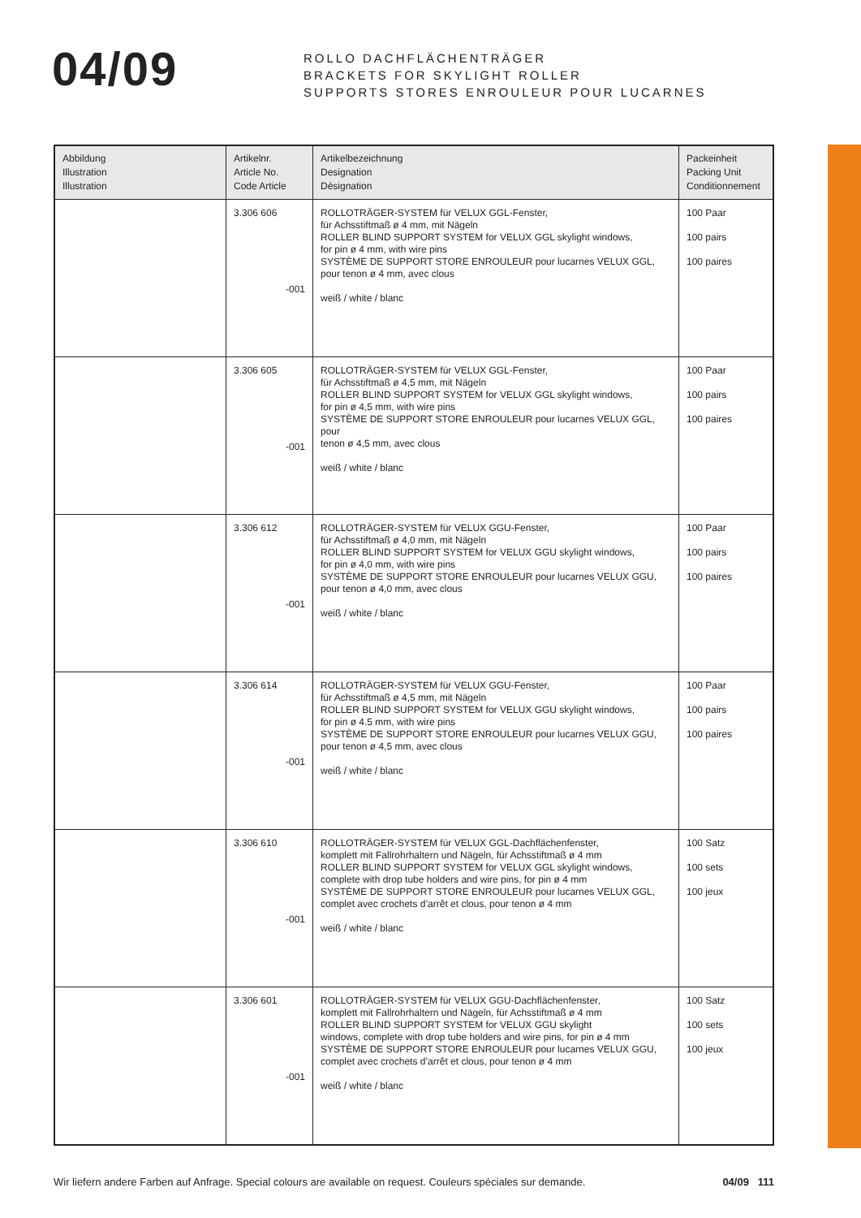04/09
ROLLO DACHFLÄCHENTRÄGER
BRACKETS FOR SKYLIGHT ROLLER
SUPPORTS STORES ENROULEUR POUR LUCARNES
| Abbildung Illustration Illustration | Artikelnr. Article No. Code Article | Artikelbezeichnung Designation Désignation | Packeinheit Packing Unit Conditionnement |
| --- | --- | --- | --- |
| | 3.306 606 -001 | ROLLOTRÄGER-SYSTEM für VELUX GGL-Fenster, für Achsstiftmaß ø 4 mm, mit Nägeln ROLLER BLIND SUPPORT SYSTEM for VELUX GGL skylight windows, for pin ø 4 mm, with wire pins SYSTÈME DE SUPPORT STORE ENROULEUR pour lucarnes VELUX GGL, pour tenon ø 4 mm, avec clous weiß / white / blanc | 100 Paar 100 pairs 100 paires |
| | 3.306 605 -001 | ROLLOTRÄGER-SYSTEM für VELUX GGL-Fenster, für Achsstiftmaß ø 4,5 mm, mit Nägeln ROLLER BLIND SUPPORT SYSTEM for VELUX GGL skylight windows, for pin ø 4,5 mm, with wire pins SYSTÈME DE SUPPORT STORE ENROULEUR pour lucarnes VELUX GGL, pour tenon ø 4,5 mm, avec clous weiß / white / blanc | 100 Paar 100 pairs 100 paires |
| | 3.306 612 -001 | ROLLOTRÄGER-SYSTEM für VELUX GGU-Fenster, für Achsstiftmaß ø 4,0 mm, mit Nägeln ROLLER BLIND SUPPORT SYSTEM for VELUX GGU skylight windows, for pin ø 4,0 mm, with wire pins SYSTÈME DE SUPPORT STORE ENROULEUR pour lucarnes VELUX GGU, pour tenon ø 4,0 mm, avec clous weiß / white / blanc | 100 Paar 100 pairs 100 paires |
| | 3.306 614 -001 | ROLLOTRÄGER-SYSTEM für VELUX GGU-Fenster, für Achsstiftmaß ø 4,5 mm, mit Nägeln ROLLER BLIND SUPPORT SYSTEM for VELUX GGU skylight windows, for pin ø 4.5 mm, with wire pins SYSTÈME DE SUPPORT STORE ENROULEUR pour lucarnes VELUX GGU, pour tenon ø 4,5 mm, avec clous weiß / white / blanc | 100 Paar 100 pairs 100 paires |
| | 3.306 610 -001 | ROLLOTRÄGER-SYSTEM für VELUX GGL-Dachflächenfenster, komplett mit Fallrohrhaltern und Nägeln, für Achsstiftmaß ø 4 mm ROLLER BLIND SUPPORT SYSTEM for VELUX GGL skylight windows, complete with drop tube holders and wire pins, for pin ø 4 mm SYSTÈME DE SUPPORT STORE ENROULEUR pour lucarnes VELUX GGL, complet avec crochets d’arrêt et clous, pour tenon ø 4 mm weiß / white / blanc | 100 Satz 100 sets 100 jeux |
| | 3.306 601 -001 | ROLLOTRÄGER-SYSTEM für VELUX GGU-Dachflächenfenster, komplett mit Fallrohrhaltern und Nägeln, für Achsstiftmaß ø 4 mm ROLLER BLIND SUPPORT SYSTEM for VELUX GGU skylight windows, complete with drop tube holders and wire pins, for pin ø 4 mm SYSTÈME DE SUPPORT STORE ENROULEUR pour lucarnes VELUX GGU, complet avec crochets d’arrêt et clous, pour tenon ø 4 mm weiß / white / blanc | 100 Satz 100 sets 100 jeux |
Wir liefern andere Farben auf Anfrage. Special colours are available on request. Couleurs spéciales sur demande. 04/09 111